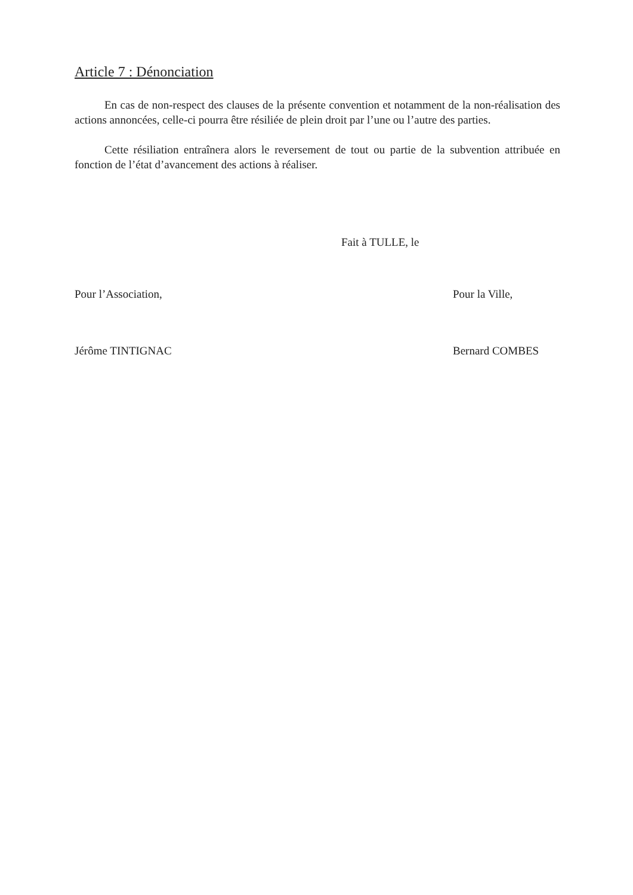Article 7 : Dénonciation
En cas de non-respect des clauses de la présente convention et notamment de la non-réalisation des actions annoncées, celle-ci pourra être résiliée de plein droit par l’une ou l’autre des parties.
Cette résiliation entraînera alors le reversement de tout ou partie de la subvention attribuée en fonction de l’état d’avancement des actions à réaliser.
Fait à TULLE, le
Pour l’Association, Pour la Ville,
Jérôme TINTIGNAC Bernard COMBES